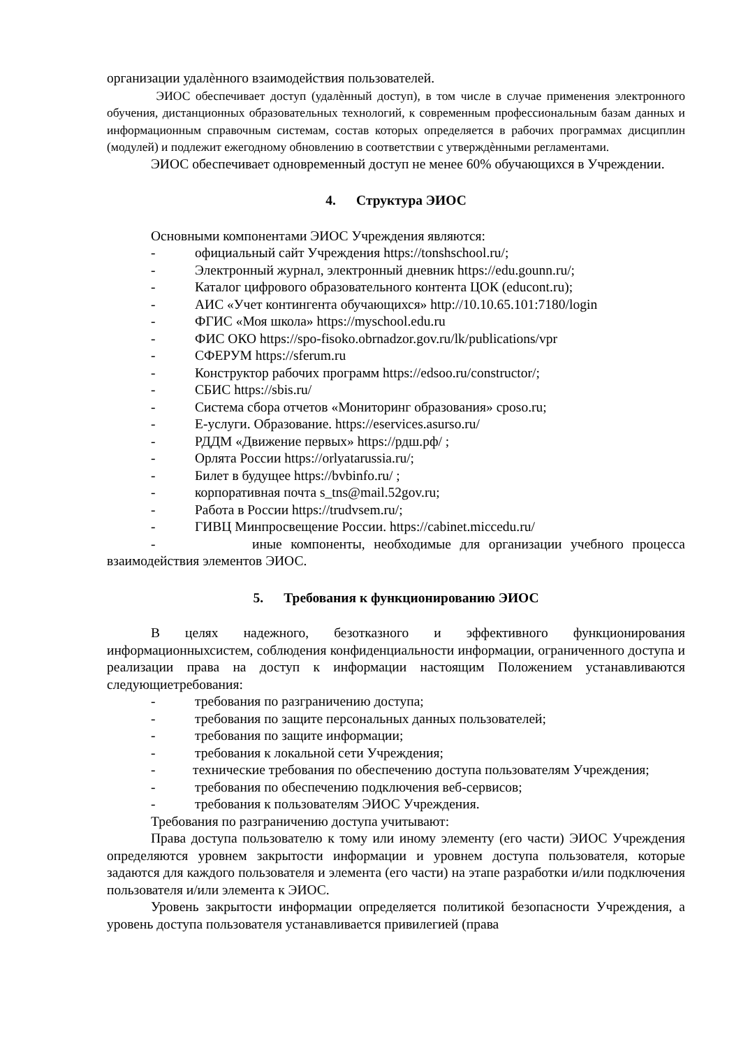организации удалѐнного взаимодействия пользователей.
ЭИОС обеспечивает доступ (удалѐнный доступ), в том числе в случае применения электронного обучения, дистанционных образовательных технологий, к современным профессиональным базам данных и информационным справочным системам, состав которых определяется в рабочих программах дисциплин (модулей) и подлежит ежегодному обновлению в соответствии с утверждѐнными регламентами.
ЭИОС обеспечивает одновременный доступ не менее 60% обучающихся в Учреждении.
4. Структура ЭИОС
Основными компонентами ЭИОС Учреждения являются:
- официальный сайт Учреждения https://tonshschool.ru/;
- Электронный журнал, электронный дневник https://edu.gounn.ru/;
- Каталог цифрового образовательного контента ЦОК (educont.ru);
- АИС «Учет контингента обучающихся» http://10.10.65.101:7180/login
- ФГИС «Моя школа» https://myschool.edu.ru
- ФИС ОКО https://spo-fisoko.obrnadzor.gov.ru/lk/publications/vpr
- СФЕРУМ https://sferum.ru
- Конструктор рабочих программ https://edsoo.ru/constructor/;
- СБИС https://sbis.ru/
- Система сбора отчетов «Мониторинг образования» cposo.ru;
- Е-услуги. Образование. https://eservices.asurso.ru/
- РДДМ «Движение первых» https://рдш.рф/ ;
- Орлята России https://orlyatarussia.ru/;
- Билет в будущее https://bvbinfo.ru/ ;
- корпоративная почта s_tns@mail.52gov.ru;
- Работа в России https://trudvsem.ru/;
- ГИВЦ Минпросвещение России. https://cabinet.miccedu.ru/
- иные компоненты, необходимые для организации учебного процесса взаимодействия элементов ЭИОС.
5. Требования к функционированию ЭИОС
В целях надежного, безотказного и эффективного функционирования информационныхсистем, соблюдения конфиденциальности информации, ограниченного доступа и реализации права на доступ к информации настоящим Положением устанавливаются следующиетребования:
- требования по разграничению доступа;
- требования по защите персональных данных пользователей;
- требования по защите информации;
- требования к локальной сети Учреждения;
- технические требования по обеспечению доступа пользователям Учреждения;
- требования по обеспечению подключения веб-сервисов;
- требования к пользователям ЭИОС Учреждения.
Требования по разграничению доступа учитывают:
Права доступа пользователю к тому или иному элементу (его части) ЭИОС Учреждения определяются уровнем закрытости информации и уровнем доступа пользователя, которые задаются для каждого пользователя и элемента (его части) на этапе разработки и/или подключения пользователя и/или элемента к ЭИОС.
Уровень закрытости информации определяется политикой безопасности Учреждения, а уровень доступа пользователя устанавливается привилегией (права